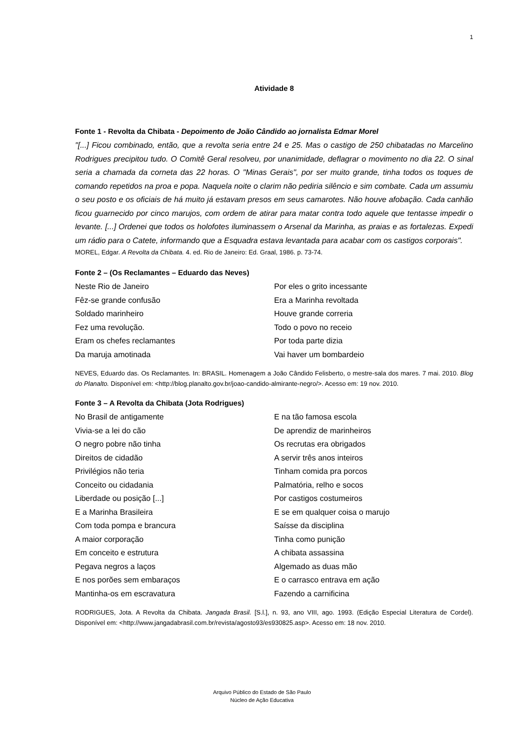1
Atividade 8
Fonte 1 - Revolta da Chibata - Depoimento de João Cândido ao jornalista Edmar Morel
"[...] Ficou combinado, então, que a revolta seria entre 24 e 25. Mas o castigo de 250 chibatadas no Marcelino Rodrigues precipitou tudo. O Comitê Geral resolveu, por unanimidade, deflagrar o movimento no dia 22. O sinal seria a chamada da corneta das 22 horas. O "Minas Gerais", por ser muito grande, tinha todos os toques de comando repetidos na proa e popa. Naquela noite o clarim não pediria silêncio e sim combate. Cada um assumiu o seu posto e os oficiais de há muito já estavam presos em seus camarotes. Não houve afobação. Cada canhão ficou guarnecido por cinco marujos, com ordem de atirar para matar contra todo aquele que tentasse impedir o levante. [...] Ordenei que todos os holofotes iluminassem o Arsenal da Marinha, as praias e as fortalezas. Expedi um rádio para o Catete, informando que a Esquadra estava levantada para acabar com os castigos corporais".
MOREL, Edgar. A Revolta da Chibata. 4. ed. Rio de Janeiro: Ed. Graal, 1986. p. 73-74.
Fonte 2 – (Os Reclamantes – Eduardo das Neves)
Neste Rio de Janeiro
Fêz-se grande confusão
Soldado marinheiro
Fez uma revolução.
Eram os chefes reclamantes
Da maruja amotinada
Por eles o grito incessante
Era a Marinha revoltada
Houve grande correria
Todo o povo no receio
Por toda parte dizia
Vai haver um bombardeio
NEVES, Eduardo das. Os Reclamantes. In: BRASIL. Homenagem a João Cândido Felisberto, o mestre-sala dos mares. 7 mai. 2010. Blog do Planalto. Disponível em: <http://blog.planalto.gov.br/joao-candido-almirante-negro/>. Acesso em: 19 nov. 2010.
Fonte 3 – A Revolta da Chibata (Jota Rodrigues)
No Brasil de antigamente
Vivia-se a lei do cão
O negro pobre não tinha
Direitos de cidadão
Privilégios não teria
Conceito ou cidadania
Liberdade ou posição [...]
E a Marinha Brasileira
Com toda pompa e brancura
A maior corporação
Em conceito e estrutura
Pegava negros a laços
E nos porões sem embaraços
Mantinha-os em escravatura
E na tão famosa escola
De aprendiz de marinheiros
Os recrutas era obrigados
A servir três anos inteiros
Tinham comida pra porcos
Palmatória, relho e socos
Por castigos costumeiros
E se em qualquer coisa o marujo
Saísse da disciplina
Tinha como punição
A chibata assassina
Algemado as duas mão
E o carrasco entrava em ação
Fazendo a carnificina
RODRIGUES, Jota. A Revolta da Chibata. Jangada Brasil. [S.l.], n. 93, ano VIII, ago. 1993. (Edição Especial Literatura de Cordel). Disponível em: <http://www.jangadabrasil.com.br/revista/agosto93/es930825.asp>. Acesso em: 18 nov. 2010.
Arquivo Público do Estado de São Paulo
Núcleo de Ação Educativa